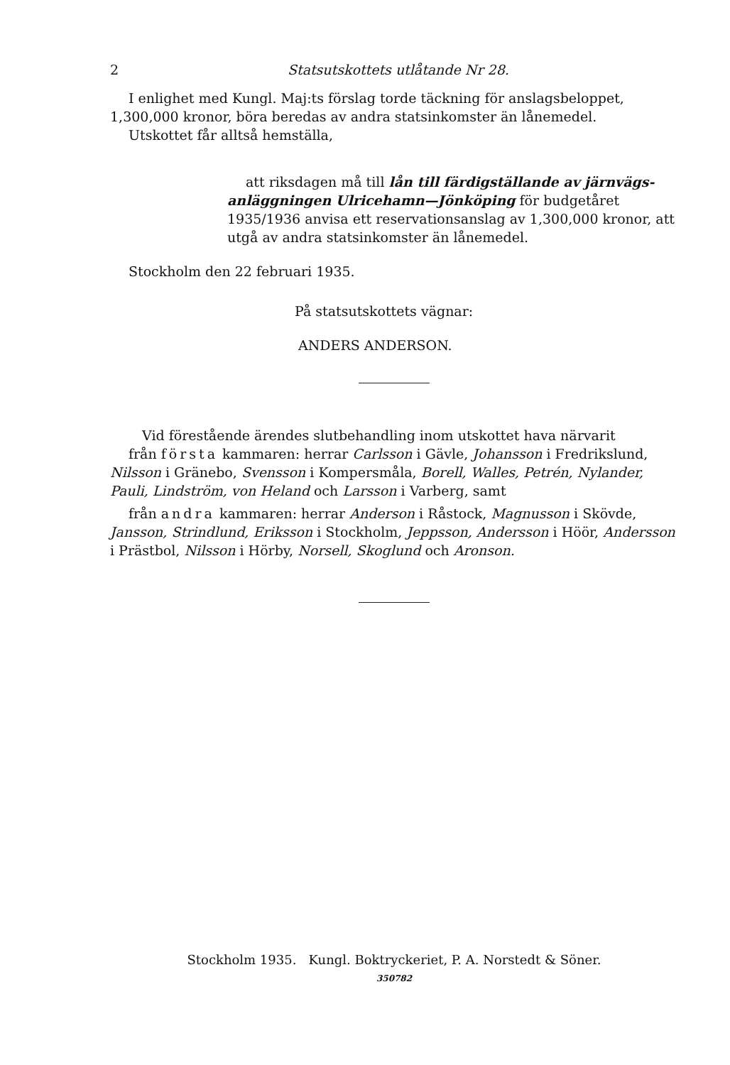2 Statsutskottets utlåtande Nr 28.
I enlighet med Kungl. Maj:ts förslag torde täckning för anslagsbeloppet, 1,300,000 kronor, böra beredas av andra statsinkomster än lånemedel.
Utskottet får alltså hemställa,
att riksdagen må till lån till färdigställande av järnvägs-anläggningen Ulricehamn—Jönköping för budgetåret 1935/1936 anvisa ett reservationsanslag av 1,300,000 kronor, att utgå av andra statsinkomster än lånemedel.
Stockholm den 22 februari 1935.
På statsutskottets vägnar:
ANDERS ANDERSON.
Vid förestående ärendes slutbehandling inom utskottet hava närvarit
från första kammaren: herrar Carlsson i Gävle, Johansson i Fredrikslund, Nilsson i Gränebo, Svensson i Kompersmåla, Borell, Walles, Petrén, Nylander, Pauli, Lindström, von Heland och Larsson i Varberg, samt
från andra kammaren: herrar Anderson i Råstock, Magnusson i Skövde, Jansson, Strindlund, Eriksson i Stockholm, Jeppsson, Andersson i Höör, Andersson i Prästbol, Nilsson i Hörby, Norsell, Skoglund och Aronson.
Stockholm 1935. Kungl. Boktryckeriet, P. A. Norstedt & Söner.
350782